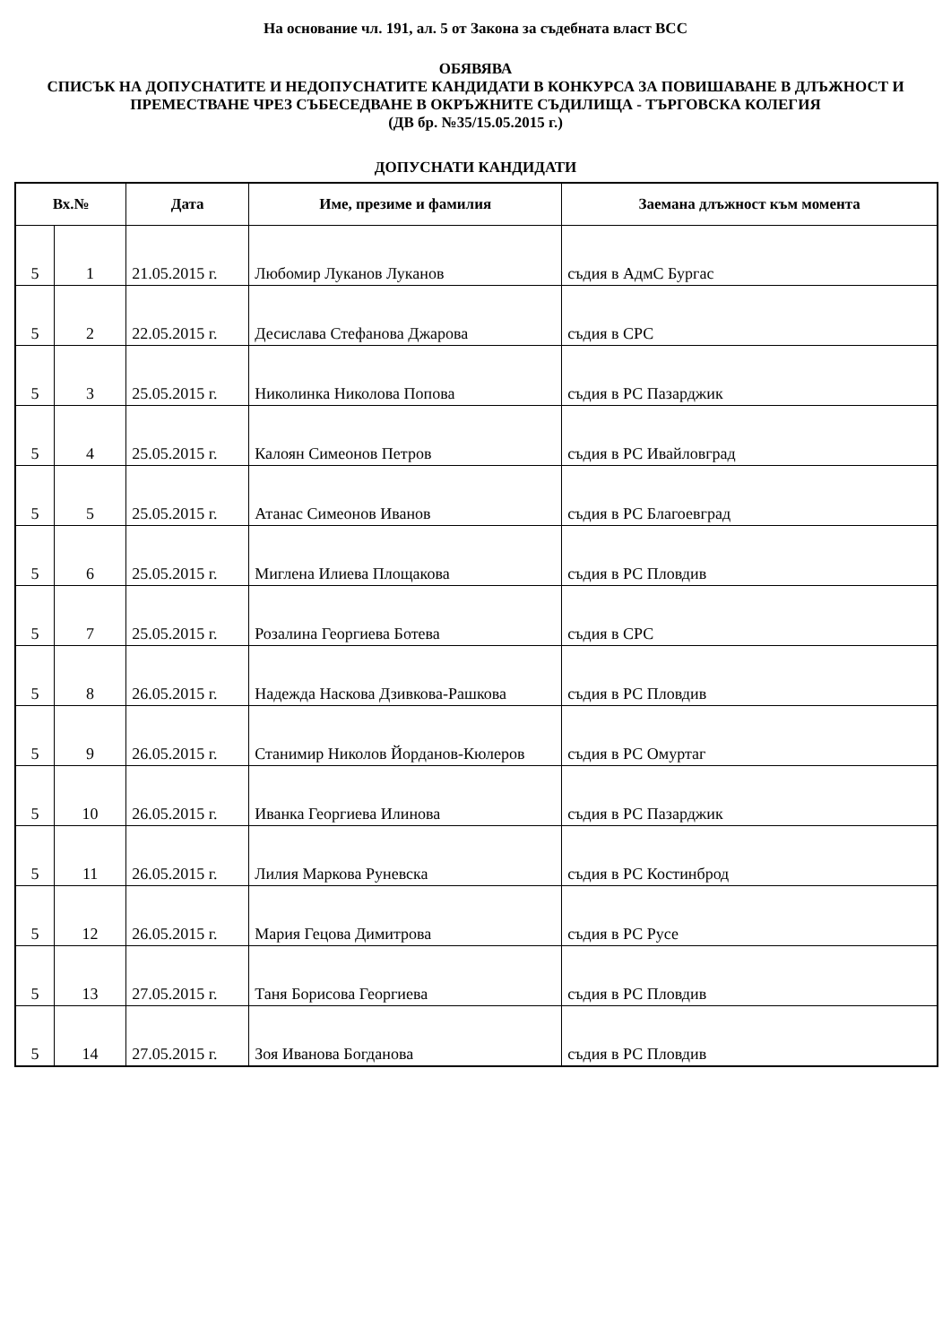На основание чл. 191, ал. 5 от Закона за съдебната власт ВСС
ОБЯВЯВА
СПИСЪК НА ДОПУСНАТИТЕ И НЕДОПУСНАТИТЕ КАНДИДАТИ В КОНКУРСА ЗА ПОВИШАВАНЕ В ДЛЪЖНОСТ И ПРЕМЕСТВАНЕ ЧРЕЗ СЪБЕСЕДВАНЕ В ОКРЪЖНИТЕ СЪДИЛИЩА - ТЪРГОВСКА КОЛЕГИЯ
(ДВ бр. №35/15.05.2015 г.)
ДОПУСНАТИ КАНДИДАТИ
| Вх.№ | | Дата | Име, презиме и фамилия | Заемана длъжност към момента |
| --- | --- | --- | --- | --- |
| 5 | 1 | 21.05.2015 г. | Любомир Луканов Луканов | съдия в АдмС Бургас |
| 5 | 2 | 22.05.2015 г. | Десислава Стефанова Джарова | съдия в СРС |
| 5 | 3 | 25.05.2015 г. | Николинка Николова Попова | съдия в РС Пазарджик |
| 5 | 4 | 25.05.2015 г. | Калоян Симеонов Петров | съдия в РС Ивайловград |
| 5 | 5 | 25.05.2015 г. | Атанас Симеонов Иванов | съдия в РС Благоевград |
| 5 | 6 | 25.05.2015 г. | Миглена Илиева Площакова | съдия в РС Пловдив |
| 5 | 7 | 25.05.2015 г. | Розалина Георгиева Ботева | съдия в СРС |
| 5 | 8 | 26.05.2015 г. | Надежда Наскова Дзивкова-Рашкова | съдия в РС Пловдив |
| 5 | 9 | 26.05.2015 г. | Станимир Николов Йорданов-Кюлеров | съдия в РС Омуртаг |
| 5 | 10 | 26.05.2015 г. | Иванка Георгиева Илинова | съдия в РС Пазарджик |
| 5 | 11 | 26.05.2015 г. | Лилия Маркова Руневска | съдия в РС Костинброд |
| 5 | 12 | 26.05.2015 г. | Мария Гецова Димитрова | съдия в РС Русе |
| 5 | 13 | 27.05.2015 г. | Таня Борисова Георгиева | съдия в РС Пловдив |
| 5 | 14 | 27.05.2015 г. | Зоя Иванова Богданова | съдия в РС Пловдив |